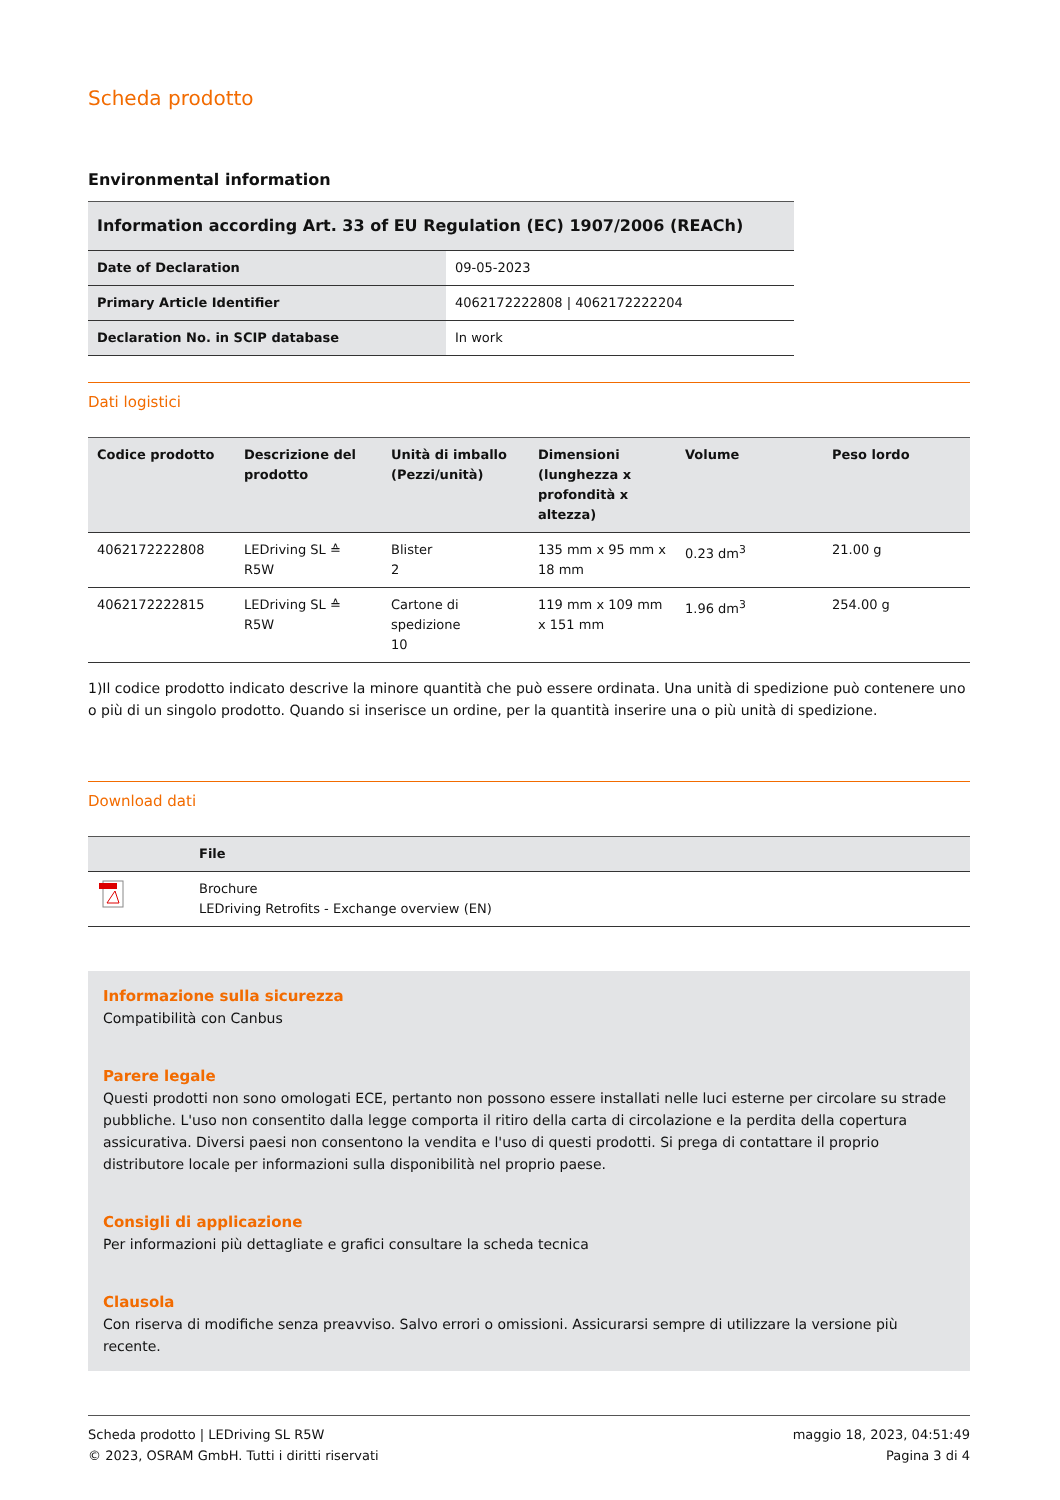Scheda prodotto
Environmental information
| Information according Art. 33 of EU Regulation (EC) 1907/2006 (REACh) | |
| --- | --- |
| Date of Declaration | 09-05-2023 |
| Primary Article Identifier | 4062172222808 / 4062172222204 |
| Declaration No. in SCIP database | In work |
Dati logistici
| Codice prodotto | Descrizione del prodotto | Unità di imballo (Pezzi/unità) | Dimensioni (lunghezza x profondità x altezza) | Volume | Peso lordo |
| --- | --- | --- | --- | --- | --- |
| 4062172222808 | LEDriving SL ≙ R5W | Blister 2 | 135 mm x 95 mm x 18 mm | 0.23 dm<sup>3</sup> | 21.00 g |
| 4062172222815 | LEDriving SL ≙ R5W | Cartone di spedizione 10 | 119 mm x 109 mm x 151 mm | 1.96 dm<sup>3</sup> | 254.00 g |
1)Il codice prodotto indicato descrive la minore quantità che può essere ordinata. Una unità di spedizione può contenere uno o più di un singolo prodotto. Quando si inserisce un ordine, per la quantità inserire una o più unità di spedizione.
Download dati
| | File |
| --- | --- |
| | Brochure LEDriving Retrofits - Exchange overview (EN) |
Informazione sulla sicurezza
Compatibilità con Canbus
Parere legale
Questi prodotti non sono omologati ECE, pertanto non possono essere installati nelle luci esterne per circolare su strade pubbliche. L'uso non consentito dalla legge comporta il ritiro della carta di circolazione e la perdita della copertura assicurativa. Diversi paesi non consentono la vendita e l'uso di questi prodotti. Si prega di contattare il proprio distributore locale per informazioni sulla disponibilità nel proprio paese.
Consigli di applicazione
Per informazioni più dettagliate e grafici consultare la scheda tecnica
Clausola
Con riserva di modifiche senza preavviso. Salvo errori o omissioni. Assicurarsi sempre di utilizzare la versione più recente.
Scheda prodotto | LEDriving SL R5W
© 2023, OSRAM GmbH. Tutti i diritti riservati
maggio 18, 2023, 04:51:49
Pagina 3 di 4